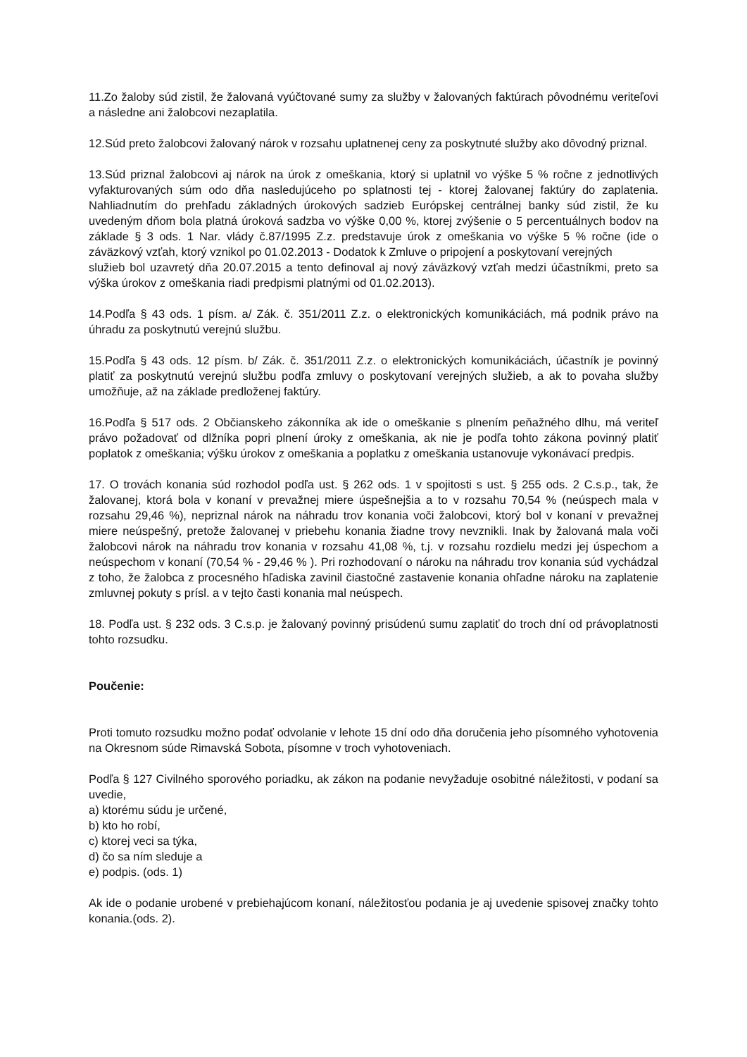11.Zo žaloby súd zistil, že žalovaná vyúčtované sumy za služby v žalovaných faktúrach pôvodnému veriteľovi a následne ani žalobcovi nezaplatila.
12.Súd preto žalobcovi žalovaný nárok v rozsahu uplatnenej ceny za poskytnuté služby ako dôvodný priznal.
13.Súd priznal žalobcovi aj nárok na úrok z omeškania, ktorý si uplatnil vo výške 5 % ročne z jednotlivých vyfakturovaných súm odo dňa nasledujúceho po splatnosti tej - ktorej žalovanej faktúry do zaplatenia. Nahliadnutím do prehľadu základných úrokových sadzieb Európskej centrálnej banky súd zistil, že ku uvedeným dňom bola platná úroková sadzba vo výške 0,00 %, ktorej zvýšenie o 5 percentuálnych bodov na základe § 3 ods. 1 Nar. vlády č.87/1995 Z.z. predstavuje úrok z omeškania vo výške 5 % ročne (ide o záväzkový vzťah, ktorý vznikol po 01.02.2013 - Dodatok k Zmluve o pripojení a poskytovaní verejných
služieb bol uzavretý dňa 20.07.2015 a tento definoval aj nový záväzkový vzťah medzi účastníkmi, preto sa výška úrokov z omeškania riadi predpismi platnými od 01.02.2013).
14.Podľa § 43 ods. 1 písm. a/ Zák. č. 351/2011 Z.z. o elektronických komunikáciách, má podnik právo na úhradu za poskytnutú verejnú službu.
15.Podľa § 43 ods. 12 písm. b/ Zák. č. 351/2011 Z.z. o elektronických komunikáciách, účastník je povinný platiť za poskytnutú verejnú službu podľa zmluvy o poskytovaní verejných služieb, a ak to povaha služby umožňuje, až na základe predloženej faktúry.
16.Podľa § 517 ods. 2 Občianskeho zákonníka ak ide o omeškanie s plnením peňažného dlhu, má veriteľ právo požadovať od dlžníka popri plnení úroky z omeškania, ak nie je podľa tohto zákona povinný platiť poplatok z omeškania; výšku úrokov z omeškania a poplatku z omeškania ustanovuje vykonávací predpis.
17. O trovách konania súd rozhodol podľa ust. § 262 ods. 1 v spojitosti s ust. § 255 ods. 2 C.s.p., tak, že žalovanej, ktorá bola v konaní v prevažnej miere úspešnejšia a to v rozsahu 70,54 % (neúspech mala v rozsahu 29,46 %), nepriznal nárok na náhradu trov konania voči žalobcovi, ktorý bol v konaní v prevažnej miere neúspešný, pretože žalovanej v priebehu konania žiadne trovy nevznikli. Inak by žalovaná mala voči žalobcovi nárok na náhradu trov konania v rozsahu 41,08 %, t.j. v rozsahu rozdielu medzi jej úspechom a neúspechom v konaní (70,54 % - 29,46 % ). Pri rozhodovaní o nároku na náhradu trov konania súd vychádzal z toho, že žalobca z procesného hľadiska zavinil čiastočné zastavenie konania ohľadne nároku na zaplatenie zmluvnej pokuty s prísl. a v tejto časti konania mal neúspech.
18. Podľa ust. § 232 ods. 3 C.s.p. je žalovaný povinný prisúdenú sumu zaplatiť do troch dní od právoplatnosti tohto rozsudku.
Poučenie:
Proti tomuto rozsudku možno podať odvolanie v lehote 15 dní odo dňa doručenia jeho písomného vyhotovenia na Okresnom súde Rimavská Sobota, písomne v troch vyhotoveniach.
Podľa § 127 Civilného sporového poriadku, ak zákon na podanie nevyžaduje osobitné náležitosti, v podaní sa uvedie,
a) ktorému súdu je určené,
b) kto ho robí,
c) ktorej veci sa týka,
d) čo sa ním sleduje a
e) podpis. (ods. 1)
Ak ide o podanie urobené v prebiehajúcom konaní, náležitosťou podania je aj uvedenie spisovej značky tohto konania.(ods. 2).